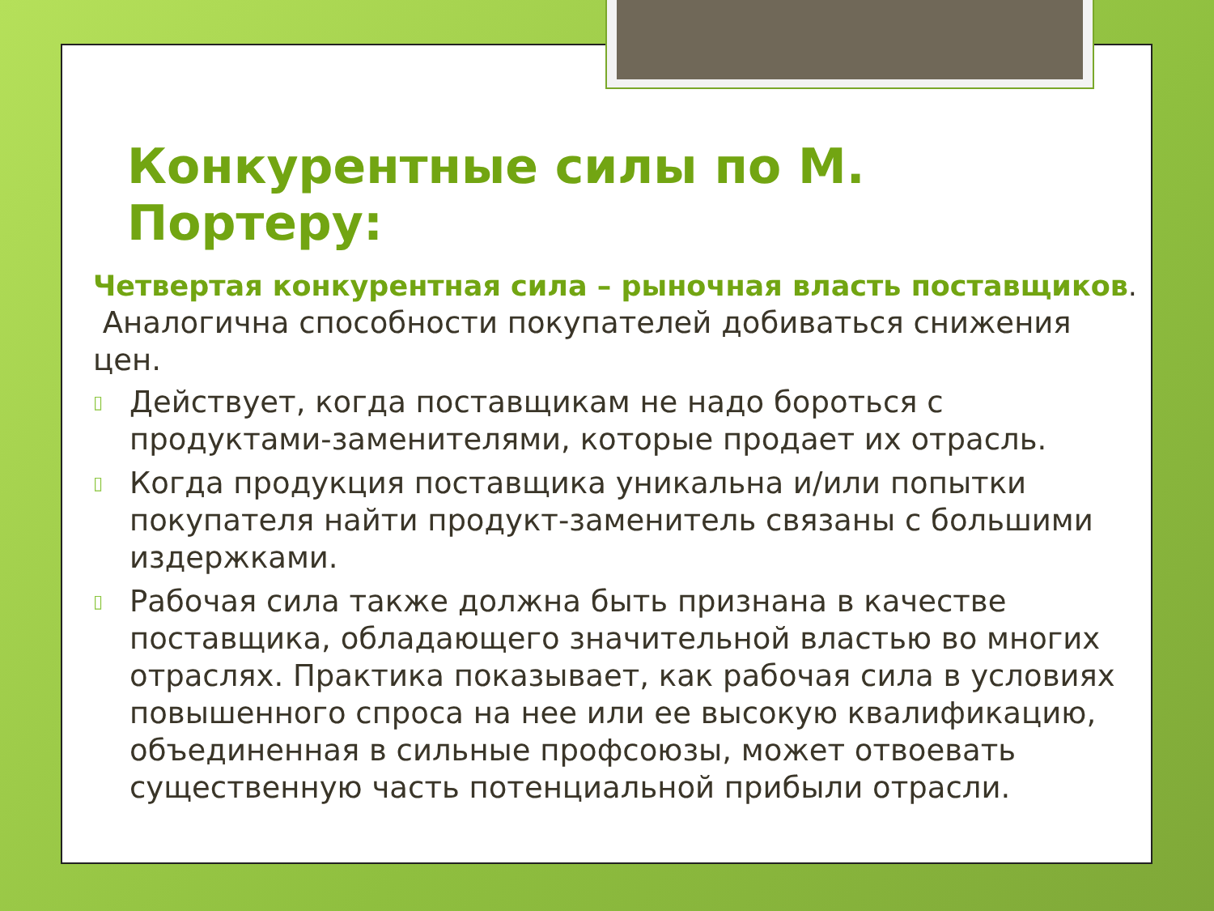Конкурентные силы по М. Портеру:
Четвертая конкурентная сила – рыночная власть поставщиков.
Аналогична способности покупателей добиваться снижения цен.
▯ Действует, когда поставщикам не надо бороться с продуктами-заменителями, которые продает их отрасль.
▯ Когда продукция поставщика уникальна и/или попытки покупателя найти продукт-заменитель связаны с большими издержками.
▯ Рабочая сила также должна быть признана в качестве поставщика, обладающего значительной властью во многих отраслях. Практика показывает, как рабочая сила в условиях повышенного спроса на нее или ее высокую квалификацию, объединенная в сильные профсоюзы, может отвоевать существенную часть потенциальной прибыли отрасли.